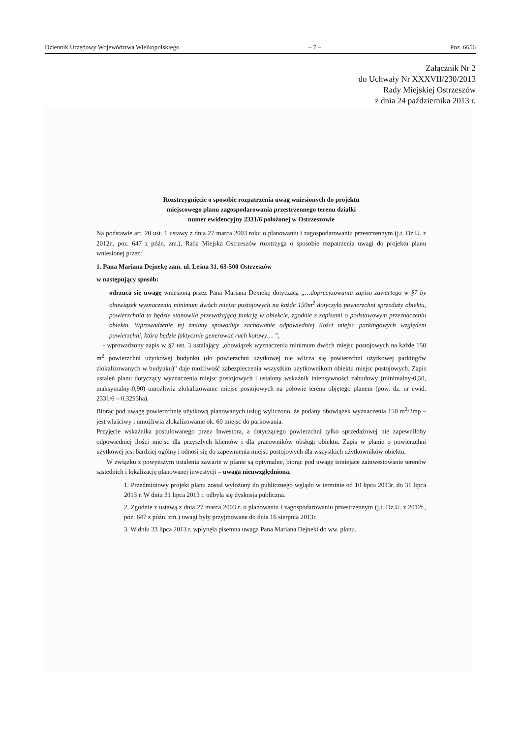Dziennik Urzędowy Województwa Wielkopolskiego – 7 – Poz. 6656
Załącznik Nr 2
do Uchwały Nr XXXVII/230/2013
Rady Miejskiej Ostrzeszów
z dnia 24 października 2013 r.
Rozstrzygnięcie o sposobie rozpatrzenia uwag wniesionych do projektu
miejscowego planu zagospodarowania przestrzennego terenu działki
numer ewidencyjny 2331/6 położonej w Ostrzeszowie
Na podstawie art. 20 ust. 1 ustawy z dnia 27 marca 2003 roku o planowaniu i zagospodarowaniu przestrzennym (j.t. Dz.U. z 2012r., poz. 647 z późn. zm.), Rada Miejska Ostrzeszów rozstrzyga o sposobie rozpatrzenia uwagi do projektu planu wniesionej przez:
1. Pana Mariana Dejnekę zam. ul. Leśna 31, 63-500 Ostrzeszów
w następujący sposób:
odrzuca się uwagę wniesioną przez Pana Mariana Dejnekę dotyczącą „…doprecyzowania zapisu zawartego w §7 by obowiązek wyznaczenia minimum dwóch miejsc postojowych na każde 150m<sup>2</sup> dotyczyło powierzchni sprzedaży obiektu, powierzchnia ta będzie stanowiła przeważającą funkcję w obiekcie, zgodnie z zapisami o podstawowym przeznaczeniu obiektu. Wprowadzenie tej zmiany spowoduje zachowanie odpowiedniej ilości miejsc parkingowych względem powierzchni, która będzie faktycznie generować ruch kołowy… ”,
- wprowadzony zapis w §7 ust. 3 ustalający „obowiązek wyznaczenia minimum dwóch miejsc postojowych na każde 150 m<sup>2</sup> powierzchni użytkowej budynku (do powierzchni użytkowej nie wlicza się powierzchni użytkowej parkingów zlokalizowanych w budynku)” daje możliwość zabezpieczenia wszystkim użytkownikom obiektu miejsc postojowych. Zapis ustaleń planu dotyczący wyznaczenia miejsc postojowych i ustalony wskaźnik intensywności zabudowy (minimalny-0,50, maksymalny-0,90) umożliwia zlokalizowanie miejsc postojowych na połowie terenu objętego planem (pow. dz. nr ewid. 2331/6 – 0,3293ha).
Biorąc pod uwagę powierzchnię użytkową planowanych usług wyliczono, że podany obowiązek wyznaczenia 150 m<sup>2</sup>/2mp – jest właściwy i umożliwia zlokalizowanie ok. 60 miejsc do parkowania.
Przyjęcie wskaźnika postulowanego przez Inwestora, a dotyczącego powierzchni tylko sprzedażowej nie zapewniłoby odpowiedniej ilości miejsc dla przyszłych klientów i dla pracowników obsługi obiektu. Zapis w planie o powierzchni użytkowej jest bardziej ogólny i odnosi się do zapewnienia miejsc postojowych dla wszystkich użytkowników obiektu.
W związku z powyższym ustalenia zawarte w planie są optymalne, biorąc pod uwagę istniejące zainwestowanie terenów sąsiednich i lokalizację planowanej inwestycji – uwaga nieuwzględniona.
1. Przedmiotowy projekt planu został wyłożony do publicznego wglądu w terminie od 10 lipca 2013r. do 31 lipca 2013 r. W dniu 31 lipca 2013 r. odbyła się dyskusja publiczna.
2. Zgodnie z ustawą z dnia 27 marca 2003 r. o planowaniu i zagospodarowaniu przestrzennym (j.t. Dz.U. z 2012r., poz. 647 z późn. zm.) uwagi były przyjmowane do dnia 16 sierpnia 2013r.
3. W dniu 23 lipca 2013 r. wpłynęła pisemna uwaga Pana Mariana Dejneki do ww. planu.